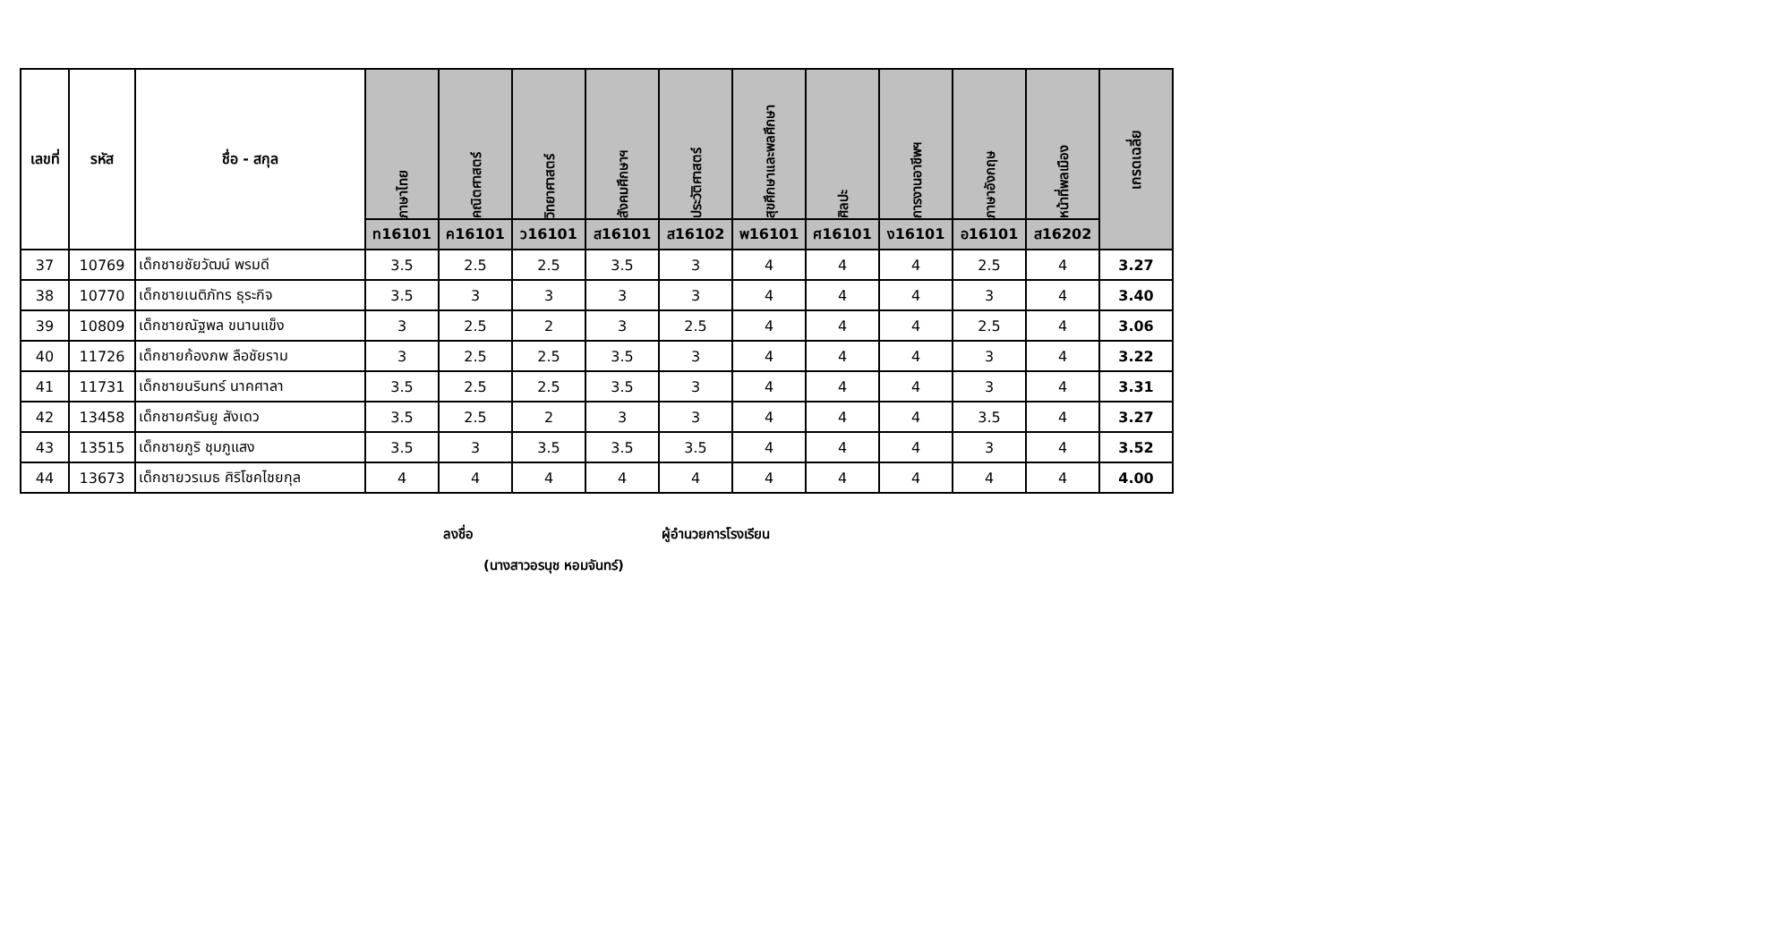| เลขที่ | รหัส | ชื่อ - สกุล | ภาษาไทย | คณิตศาสตร์ | วิทยาศาสตร์ | สังคมศึกษาฯ | ประวัติศาสตร์ | สุขศึกษาและพลศึกษา | ศิลปะ | การงานอาชีพฯ | ภาษาอังกฤษ | หน้าที่พลเมือง | เกรดเฉลี่ย |
| --- | --- | --- | --- | --- | --- | --- | --- | --- | --- | --- | --- | --- | --- |
| | | | ท16101 | ค16101 | ว16101 | ส16101 | ส16102 | พ16101 | ศ16101 | ง16101 | อ16101 | ส16202 | |
| 37 | 10769 | เด็กชายชัยวัฒน์ พรมดี | 3.5 | 2.5 | 2.5 | 3.5 | 3 | 4 | 4 | 4 | 2.5 | 4 | 3.27 |
| 38 | 10770 | เด็กชายเนติภัทร ธุระกิจ | 3.5 | 3 | 3 | 3 | 3 | 4 | 4 | 4 | 3 | 4 | 3.40 |
| 39 | 10809 | เด็กชายณัฐพล ขนานแข็ง | 3 | 2.5 | 2 | 3 | 2.5 | 4 | 4 | 4 | 2.5 | 4 | 3.06 |
| 40 | 11726 | เด็กชายก้องภพ ลือชัยราม | 3 | 2.5 | 2.5 | 3.5 | 3 | 4 | 4 | 4 | 3 | 4 | 3.22 |
| 41 | 11731 | เด็กชายนรินทร์ นาคศาลา | 3.5 | 2.5 | 2.5 | 3.5 | 3 | 4 | 4 | 4 | 3 | 4 | 3.31 |
| 42 | 13458 | เด็กชายศรันยู สังเดว | 3.5 | 2.5 | 2 | 3 | 3 | 4 | 4 | 4 | 3.5 | 4 | 3.27 |
| 43 | 13515 | เด็กชายภูริ ชุมภูแสง | 3.5 | 3 | 3.5 | 3.5 | 3.5 | 4 | 4 | 4 | 3 | 4 | 3.52 |
| 44 | 13673 | เด็กชายวรเมธ ศิริโชคไชยกุล | 4 | 4 | 4 | 4 | 4 | 4 | 4 | 4 | 4 | 4 | 4.00 |
ลงชื่อ ผู้อำนวยการโรงเรียน
(นางสาวอรนุช หอมจันทร์)